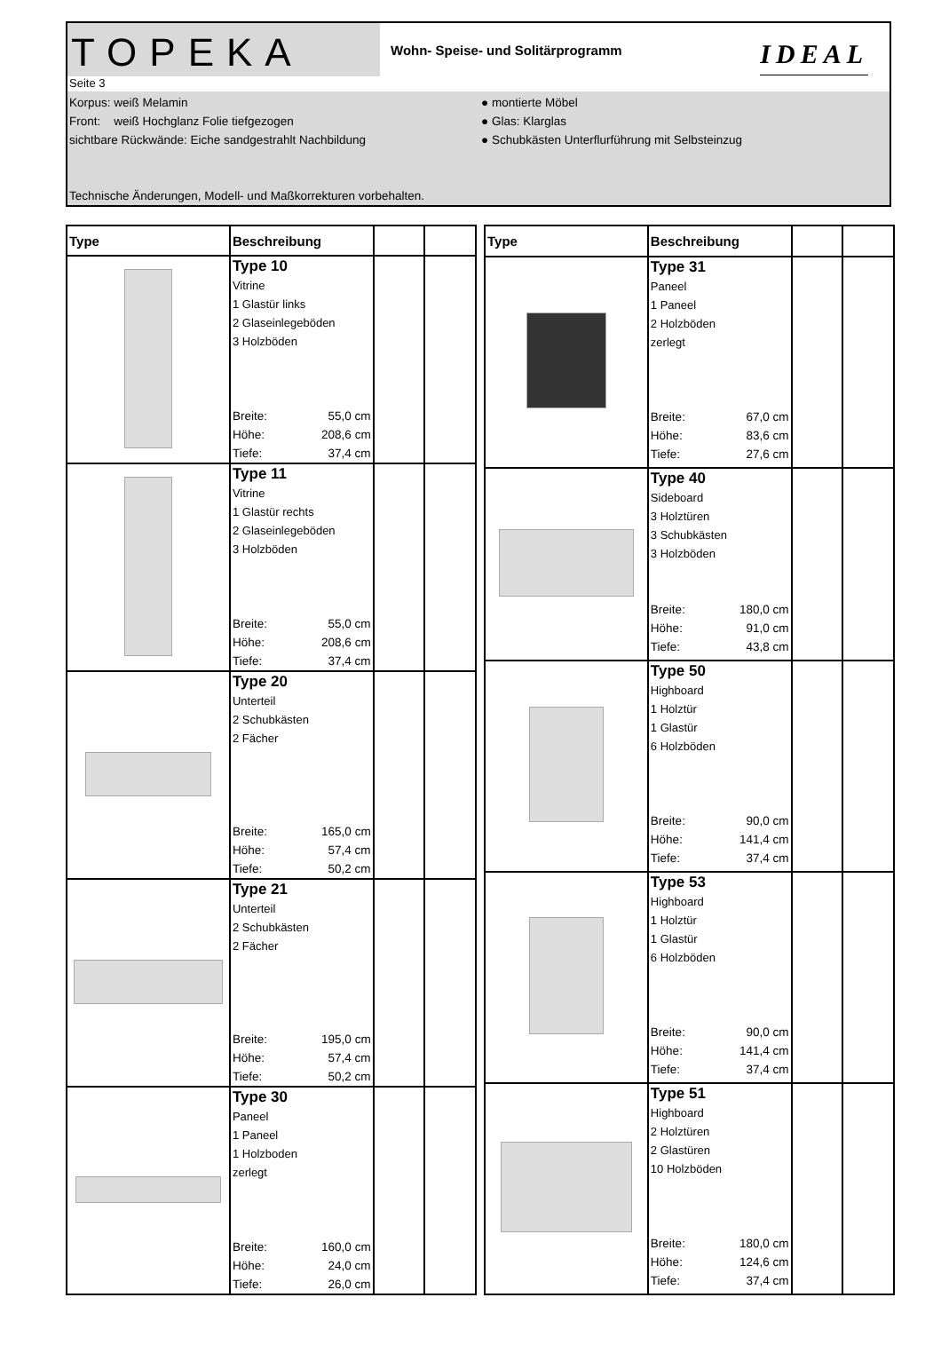TOPEKA
Wohn- Speise- und Solitärprogramm
IDEAL
Seite 3
Korpus: weiß Melamin
Front: weiß Hochglanz Folie tiefgezogen
sichtbare Rückwände: Eiche sandgestrahlt Nachbildung
Technische Änderungen, Modell- und Maßkorrekturen vorbehalten.
● montierte Möbel
● Glas: Klarglas
● Schubkästen Unterflurführung mit Selbsteinzug
| Type | Beschreibung | | |
| --- | --- | --- | --- |
| | Type 10 Vitrine 1 Glastür links 2 Glaseinlegeböden 3 Holzböden Breite: 55,0 cm Höhe: 208,6 cm Tiefe: 37,4 cm | | |
| | Type 11 Vitrine 1 Glastür rechts 2 Glaseinlegeböden 3 Holzböden Breite: 55,0 cm Höhe: 208,6 cm Tiefe: 37,4 cm | | |
| | Type 20 Unterteil 2 Schubkästen 2 Fächer Breite: 165,0 cm Höhe: 57,4 cm Tiefe: 50,2 cm | | |
| | Type 21 Unterteil 2 Schubkästen 2 Fächer Breite: 195,0 cm Höhe: 57,4 cm Tiefe: 50,2 cm | | |
| | Type 30 Paneel 1 Paneel 1 Holzboden zerlegt Breite: 160,0 cm Höhe: 24,0 cm Tiefe: 26,0 cm | | |
| Type | Beschreibung | | |
| --- | --- | --- | --- |
| | Type 31 Paneel 1 Paneel 2 Holzböden zerlegt Breite: 67,0 cm Höhe: 83,6 cm Tiefe: 27,6 cm | | |
| | Type 40 Sideboard 3 Holztüren 3 Schubkästen 3 Holzböden Breite: 180,0 cm Höhe: 91,0 cm Tiefe: 43,8 cm | | |
| | Type 50 Highboard 1 Holztür 1 Glastür 6 Holzböden Breite: 90,0 cm Höhe: 141,4 cm Tiefe: 37,4 cm | | |
| | Type 53 Highboard 1 Holztür 1 Glastür 6 Holzböden Breite: 90,0 cm Höhe: 141,4 cm Tiefe: 37,4 cm | | |
| | Type 51 Highboard 2 Holztüren 2 Glastüren 10 Holzböden Breite: 180,0 cm Höhe: 124,6 cm Tiefe: 37,4 cm | | |